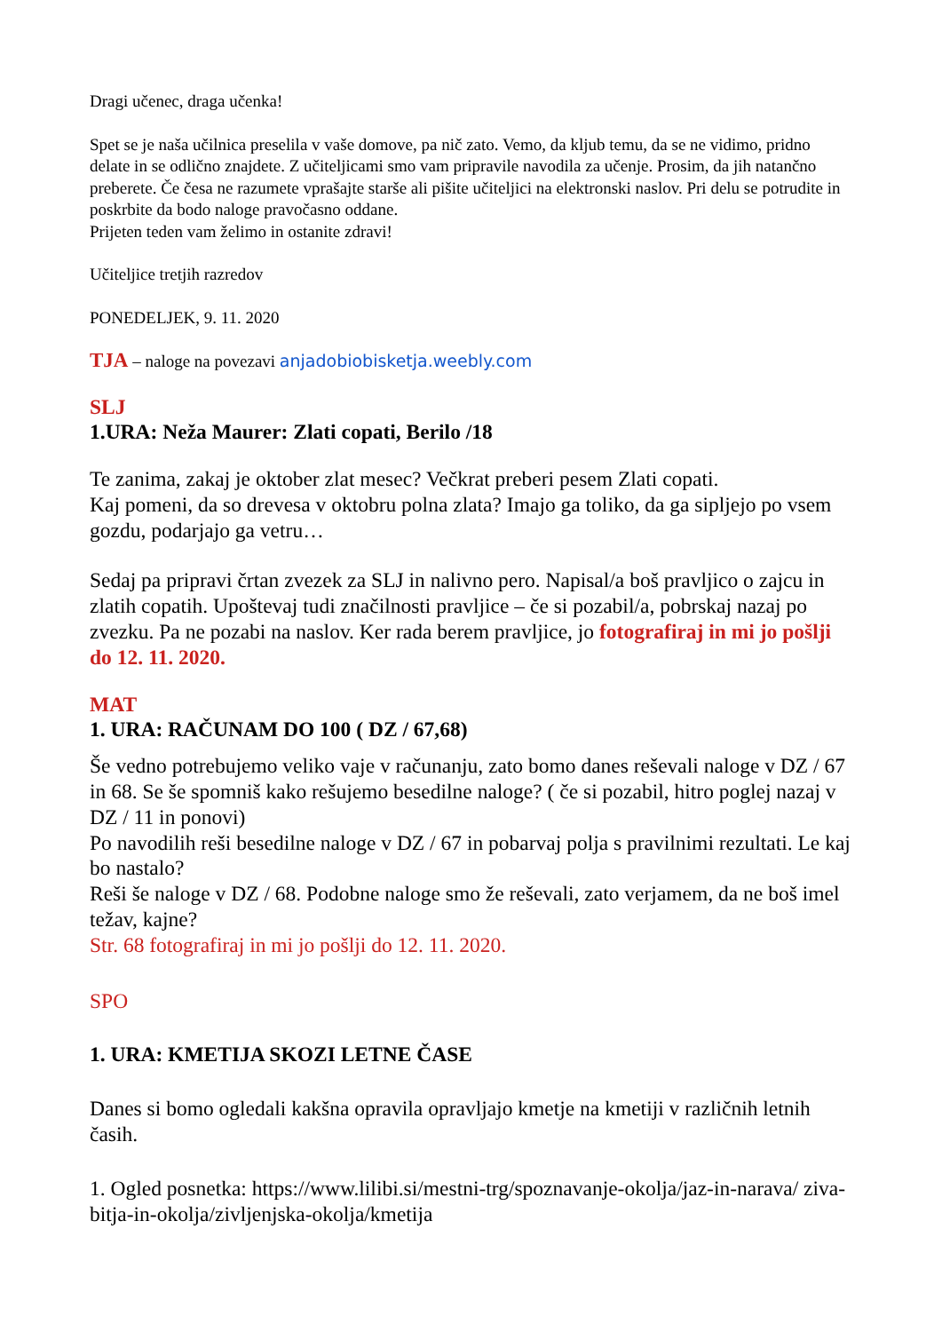Dragi učenec, draga učenka!
Spet se je naša učilnica preselila v vaše domove, pa nič zato. Vemo, da kljub temu, da se ne vidimo, pridno delate in se odlično znajdete. Z učiteljicami smo vam pripravile navodila za učenje. Prosim, da jih natančno preberete. Če česa ne razumete vprašajte starše ali pišite učiteljici na elektronski naslov. Pri delu se potrudite in poskrbite da bodo naloge pravočasno oddane.
Prijeten teden vam želimo in ostanite zdravi!
Učiteljice tretjih razredov
PONEDELJEK, 9. 11. 2020
TJA – naloge na povezavi anjadobiobisketja.weebly.com
SLJ
1.URA: Neža Maurer: Zlati copati, Berilo /18
Te zanima, zakaj je oktober zlat mesec? Večkrat preberi pesem Zlati copati.
Kaj pomeni, da so drevesa v oktobru polna zlata? Imajo ga toliko, da ga sipljejo po vsem gozdu, podarjajo ga vetru…
Sedaj pa pripravi črtan zvezek za SLJ in nalivno pero. Napisal/a boš pravljico o zajcu in zlatih copatih. Upoštevaj tudi značilnosti pravljice – če si pozabil/a, pobrskaj nazaj po zvezku. Pa ne pozabi na naslov. Ker rada berem pravljice, jo fotografiraj in mi jo pošlji do 12. 11. 2020.
MAT
1. URA: RAČUNAM DO 100 ( DZ / 67,68)
Še vedno potrebujemo veliko vaje v računanju, zato bomo danes reševali naloge v DZ / 67 in 68. Se še spomniš kako rešujemo besedilne naloge? ( če si pozabil, hitro poglej nazaj v DZ / 11 in ponovi)
Po navodilih reši besedilne naloge v DZ / 67 in pobarvaj polja s pravilnimi rezultati. Le kaj bo nastalo?
Reši še naloge v DZ / 68. Podobne naloge smo že reševali, zato verjamem, da ne boš imel težav, kajne?
Str. 68 fotografiraj in mi jo pošlji do 12. 11. 2020.
SPO
1. URA: KMETIJA SKOZI LETNE ČASE
Danes si bomo ogledali kakšna opravila opravljajo kmetje na kmetiji v različnih letnih časih.
1. Ogled posnetka: https://www.lilibi.si/mestni-trg/spoznavanje-okolja/jaz-in-narava/ ziva-bitja-in-okolja/zivljenjska-okolja/kmetija